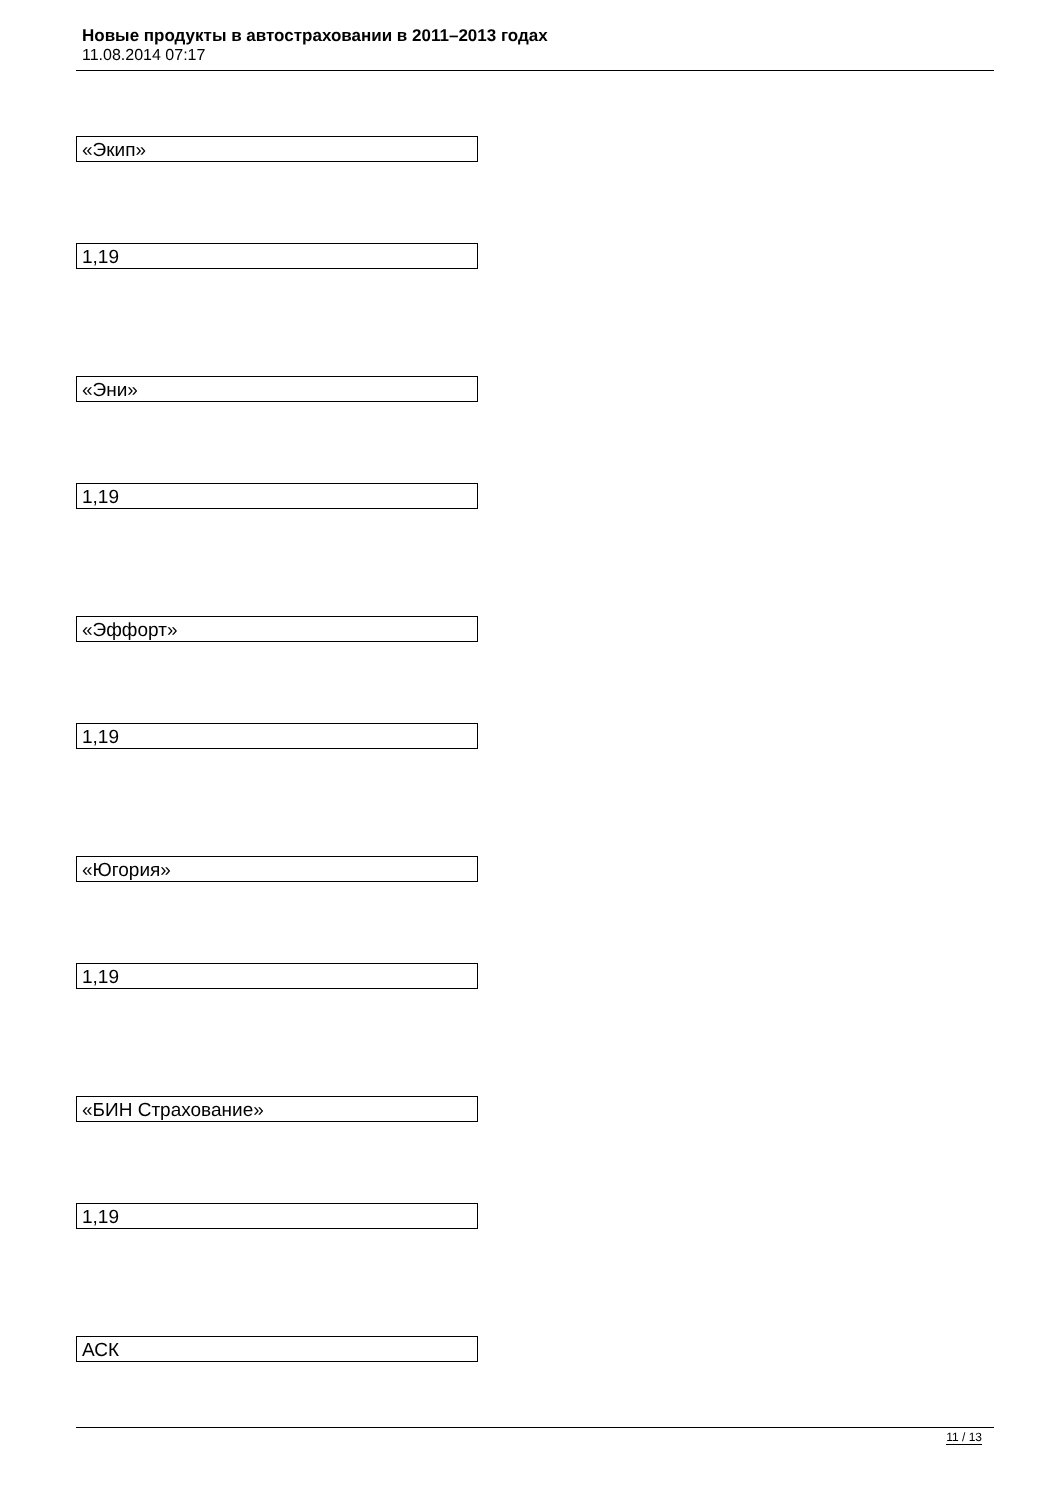Новые продукты в автостраховании в 2011–2013 годах
11.08.2014 07:17
«Экип»
1,19
«Эни»
1,19
«Эффорт»
1,19
«Югория»
1,19
«БИН Страхование»
1,19
АСК
11 / 13